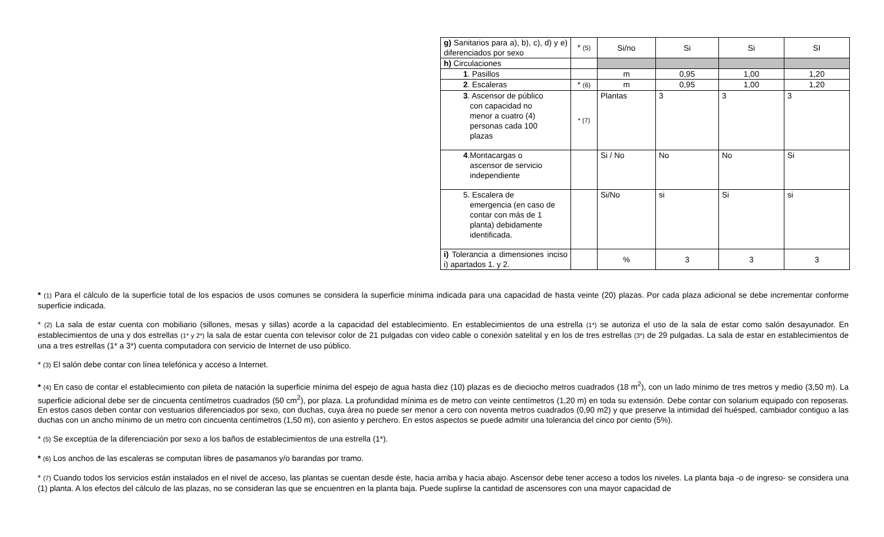| g) Sanitarios para a), b), c), d) y e) diferenciados por sexo | * (5) | Si/no | Si | Si | SI |
| h) Circulaciones | | | | | |
| 1 . Pasillos | | m | 0,95 | 1,00 | 1,20 |
| 2 . Escaleras | * (6) | m | 0,95 | 1,00 | 1,20 |
| 3 . Ascensor de público con capacidad no menor a cuatro (4) personas cada 100 plazas | * (7) | Plantas | 3 | 3 | 3 |
| 4 .Montacargas o ascensor de servicio independiente | | Si / No | No | No | Si |
| 5. Escalera de emergencia (en caso de contar con más de 1 planta) debidamente identificada. | | Si/No | si | Si | si |
| i) Tolerancia a dimensiones inciso i) apartados 1. y 2. | | % | 3 | 3 | 3 |
* (1) Para el cálculo de la superficie total de los espacios de usos comunes se considera la superficie mínima indicada para una capacidad de hasta veinte (20) plazas. Por cada plaza adicional se debe incrementar conforme superficie indicada.
* (2) La sala de estar cuenta con mobiliario (sillones, mesas y sillas) acorde a la capacidad del establecimiento. En establecimientos de una estrella (1*) se autoriza el uso de la sala de estar como salón desayunador. En establecimientos de una y dos estrellas (1* y 2*) la sala de estar cuenta con televisor color de 21 pulgadas con video cable o conexión satelital y en los de tres estrellas (3*) de 29 pulgadas. La sala de estar en establecimientos de una a tres estrellas (1* a 3*) cuenta computadora con servicio de Internet de uso público.
* (3) El salón debe contar con línea telefónica y acceso a Internet.
* (4) En caso de contar el establecimiento con pileta de natación la superficie mínima del espejo de agua hasta diez (10) plazas es de dieciocho metros cuadrados (18 m<sup>2</sup>), con un lado mínimo de tres metros y medio (3,50 m). La superficie adicional debe ser de cincuenta centímetros cuadrados (50 cm<sup>2</sup>), por plaza. La profundidad mínima es de metro con veinte centímetros (1,20 m) en toda su extensión. Debe contar con solarium equipado con reposeras. En estos casos deben contar con vestuarios diferenciados por sexo, con duchas, cuya área no puede ser menor a cero con noventa metros cuadrados (0,90 m2) y que preserve la intimidad del huésped, cambiador contiguo a las duchas con un ancho mínimo de un metro con cincuenta centímetros (1,50 m), con asiento y perchero. En estos aspectos se puede admitir una tolerancia del cinco por ciento (5%).
* (5) Se exceptúa de la diferenciación por sexo a los baños de establecimientos de una estrella (1*).
* (6) Los anchos de las escaleras se computan libres de pasamanos y/o barandas por tramo.
* (7) Cuando todos los servicios están instalados en el nivel de acceso, las plantas se cuentan desde éste, hacia arriba y hacia abajo. Ascensor debe tener acceso a todos los niveles. La planta baja -o de ingreso- se considera una (1) planta. A los efectos del cálculo de las plazas, no se consideran las que se encuentren en la planta baja. Puede suplirse la cantidad de ascensores con una mayor capacidad de